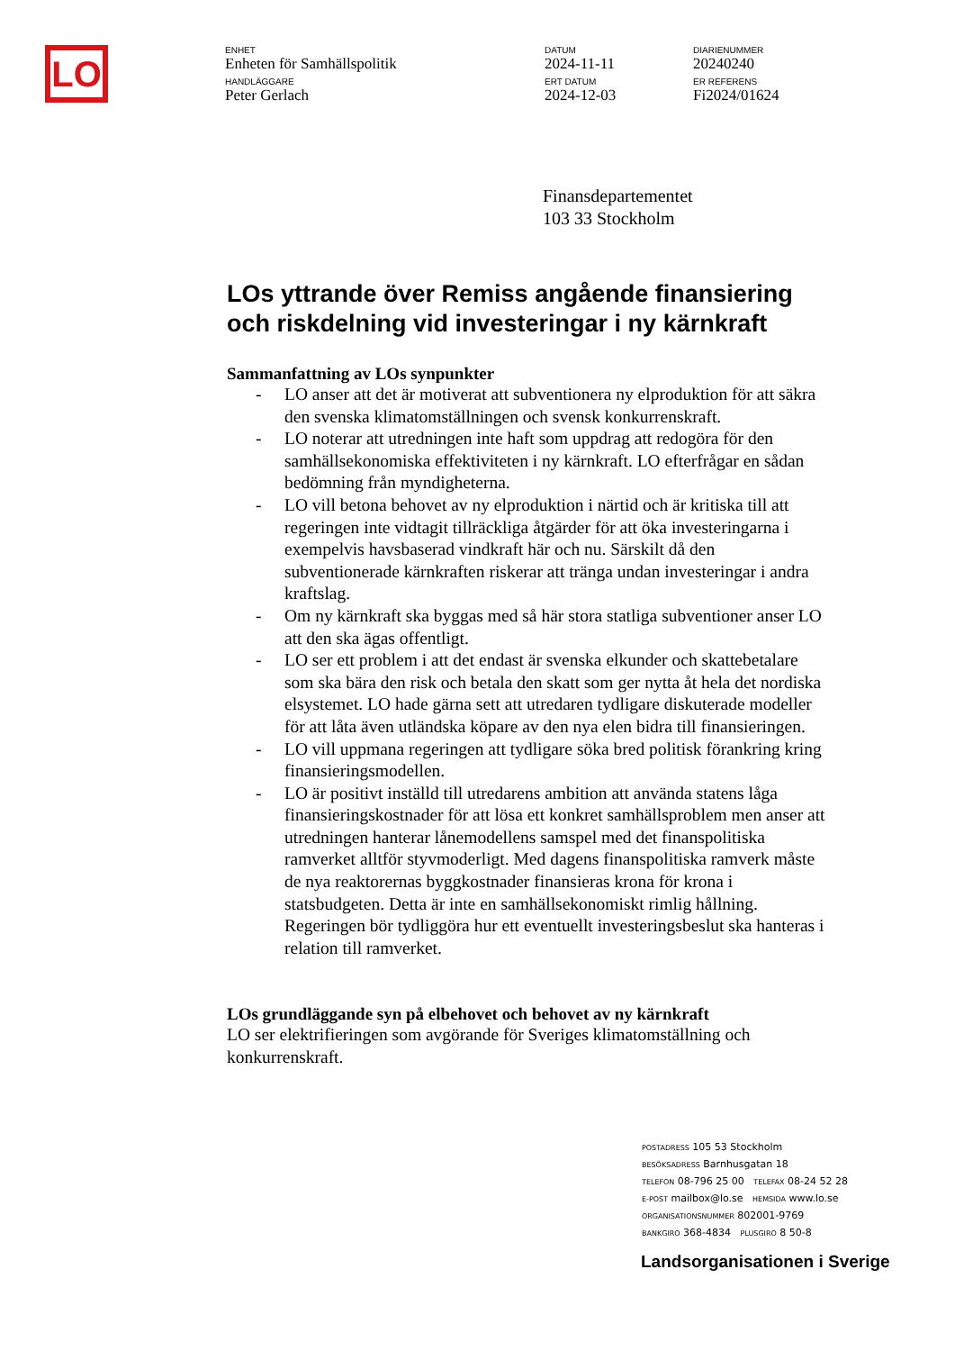LO
ENHET
Enheten för Samhällspolitik
DATUM
2024-11-11
DIARIENUMMER
20240240
HANDLÄGGARE
Peter Gerlach
ERT DATUM
2024-12-03
ER REFERENS
Fi2024/01624
Finansdepartementet
103 33 Stockholm
LOs yttrande över Remiss angående finansiering och riskdelning vid investeringar i ny kärnkraft
Sammanfattning av LOs synpunkter
- LO anser att det är motiverat att subventionera ny elproduktion för att säkra den svenska klimatomställningen och svensk konkurrenskraft.
- LO noterar att utredningen inte haft som uppdrag att redogöra för den samhällsekonomiska effektiviteten i ny kärnkraft. LO efterfrågar en sådan bedömning från myndigheterna.
- LO vill betona behovet av ny elproduktion i närtid och är kritiska till att regeringen inte vidtagit tillräckliga åtgärder för att öka investeringarna i exempelvis havsbaserad vindkraft här och nu. Särskilt då den subventionerade kärnkraften riskerar att tränga undan investeringar i andra kraftslag.
- Om ny kärnkraft ska byggas med så här stora statliga subventioner anser LO att den ska ägas offentligt.
- LO ser ett problem i att det endast är svenska elkunder och skattebetalare som ska bära den risk och betala den skatt som ger nytta åt hela det nordiska elsystemet. LO hade gärna sett att utredaren tydligare diskuterade modeller för att låta även utländska köpare av den nya elen bidra till finansieringen.
- LO vill uppmana regeringen att tydligare söka bred politisk förankring kring finansieringsmodellen.
- LO är positivt inställd till utredarens ambition att använda statens låga finansieringskostnader för att lösa ett konkret samhällsproblem men anser att utredningen hanterar lånemodellens samspel med det finanspolitiska ramverket alltför styvmoderligt. Med dagens finanspolitiska ramverk måste de nya reaktorernas byggkostnader finansieras krona för krona i statsbudgeten. Detta är inte en samhällsekonomiskt rimlig hållning. Regeringen bör tydliggöra hur ett eventuellt investeringsbeslut ska hanteras i relation till ramverket.
LOs grundläggande syn på elbehovet och behovet av ny kärnkraft
LO ser elektrifieringen som avgörande för Sveriges klimatomställning och konkurrenskraft.
POSTADRESS 105 53 Stockholm
BESÖKSADRESS Barnhusgatan 18
TELEFON 08-796 25 00 TELEFAX 08-24 52 28
E-POST mailbox@lo.se HEMSIDA www.lo.se
ORGANISATIONSNUMMER 802001-9769
BANKGIRO 368-4834 PLUSGIRO 8 50-8
Landsorganisationen i Sverige